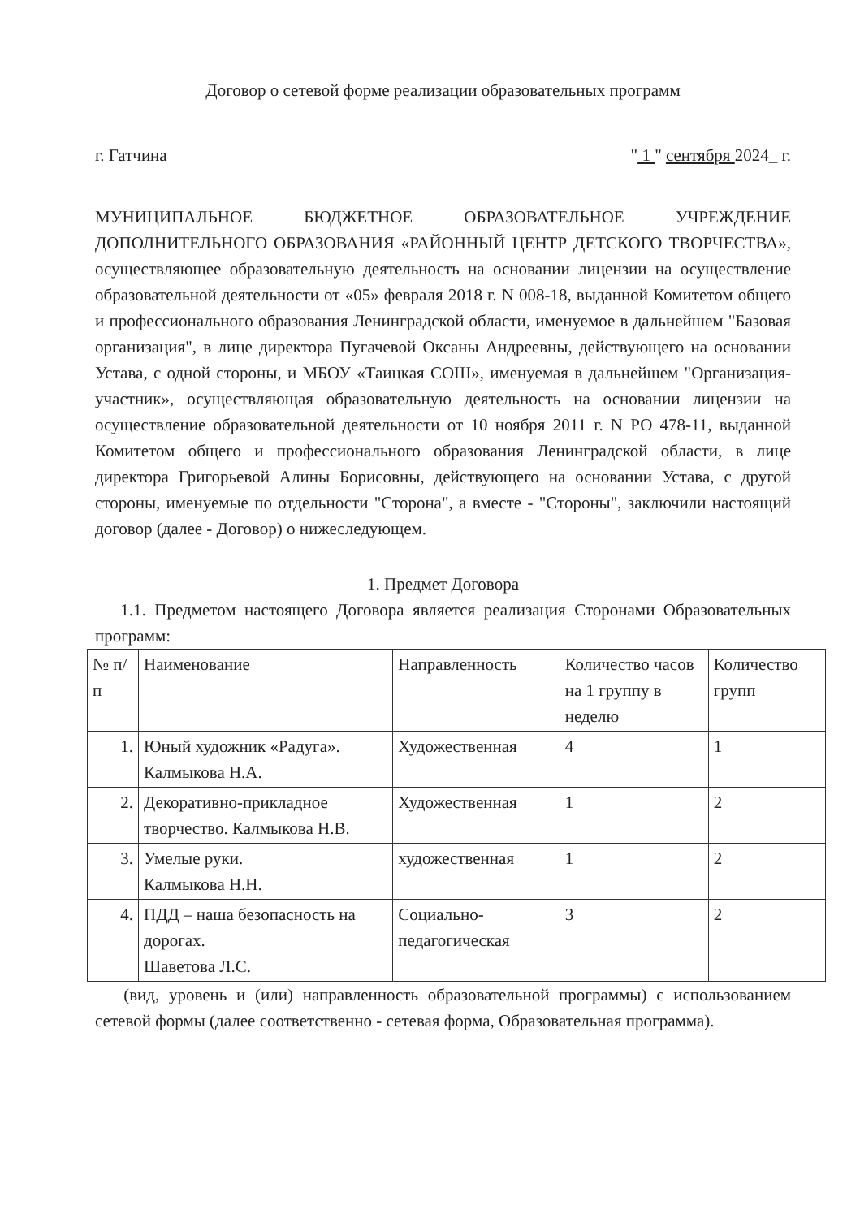Договор о сетевой форме реализации образовательных программ
г. Гатчина " 1 " сентября 2024_ г.
МУНИЦИПАЛЬНОЕ БЮДЖЕТНОЕ ОБРАЗОВАТЕЛЬНОЕ УЧРЕЖДЕНИЕ ДОПОЛНИТЕЛЬНОГО ОБРАЗОВАНИЯ «РАЙОННЫЙ ЦЕНТР ДЕТСКОГО ТВОРЧЕСТВА», осуществляющее образовательную деятельность на основании лицензии на осуществление образовательной деятельности от «05» февраля 2018 г. N 008-18, выданной Комитетом общего и профессионального образования Ленинградской области, именуемое в дальнейшем "Базовая организация", в лице директора Пугачевой Оксаны Андреевны, действующего на основании Устава, с одной стороны, и МБОУ «Таицкая СОШ», именуемая в дальнейшем "Организация-участник», осуществляющая образовательную деятельность на основании лицензии на осуществление образовательной деятельности от 10 ноября 2011 г. N РО 478-11, выданной Комитетом общего и профессионального образования Ленинградской области, в лице директора Григорьевой Алины Борисовны, действующего на основании Устава, с другой стороны, именуемые по отдельности "Сторона", а вместе - "Стороны", заключили настоящий договор (далее - Договор) о нижеследующем.
1. Предмет Договора
1.1. Предметом настоящего Договора является реализация Сторонами Образовательных программ:
| № п/п | Наименование | Направленность | Количество часов на 1 группу в неделю | Количество групп |
| 1. | Юный художник «Радуга». Калмыкова Н.А. | Художественная | 4 | 1 |
| 2. | Декоративно-прикладное творчество. Калмыкова Н.В. | Художественная | 1 | 2 |
| 3. | Умелые руки. Калмыкова Н.Н. | художественная | 1 | 2 |
| 4. | ПДД – наша безопасность на дорогах. Шаветова Л.С. | Социально-педагогическая | 3 | 2 |
(вид, уровень и (или) направленность образовательной программы) с использованием сетевой формы (далее соответственно - сетевая форма, Образовательная программа).